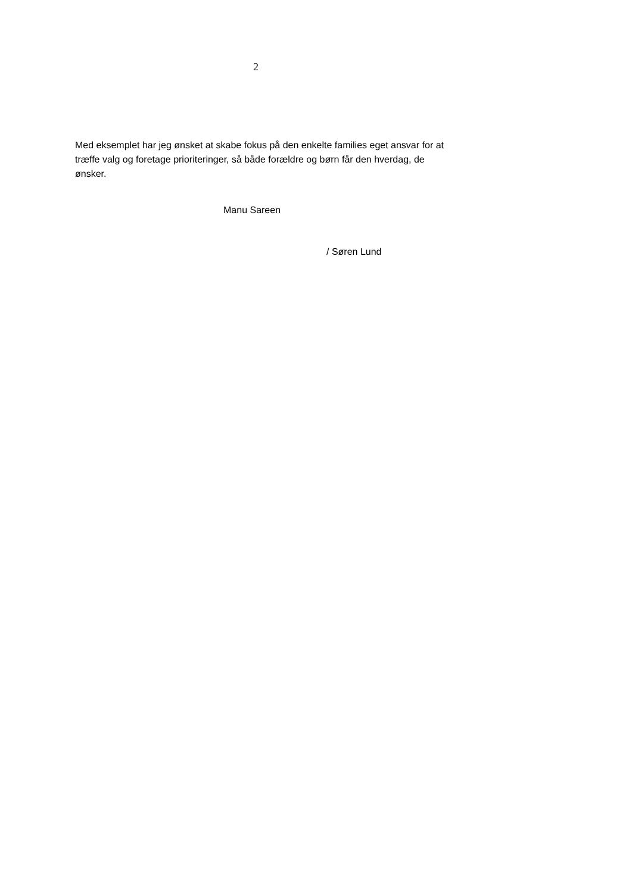2
Med eksemplet har jeg ønsket at skabe fokus på den enkelte families eget ansvar for at træffe valg og foretage prioriteringer, så både forældre og børn får den hverdag, de ønsker.
Manu Sareen
/ Søren Lund